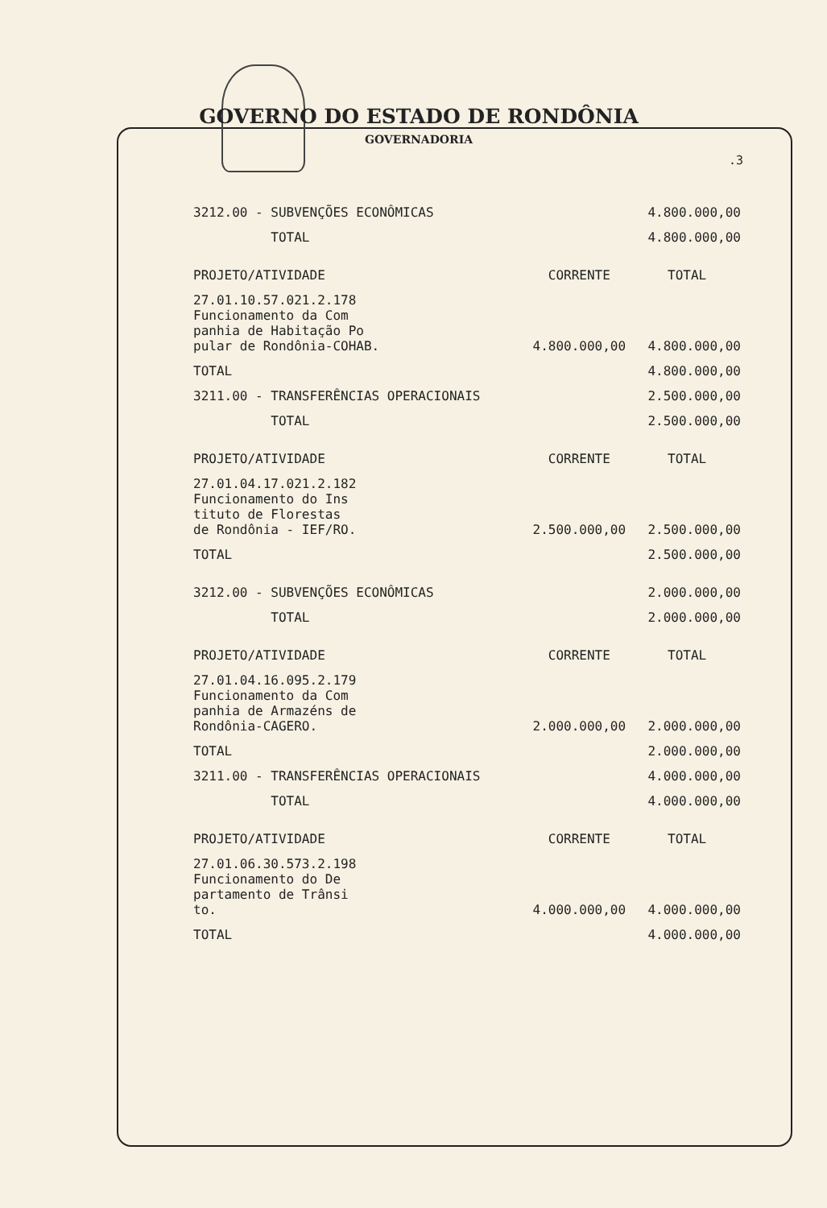GOVERNO DO ESTADO DE RONDÔNIA
GOVERNADORIA
.3
| 3212.00 - SUBVENÇÕES ECONÔMICAS | | 4.800.000,00 |
| TOTAL | | 4.800.000,00 |
| PROJETO/ATIVIDADE | CORRENTE | TOTAL |
| 27.01.10.57.021.2.178 Funcionamento da Com panhia de Habitação Po pular de Rondônia-COHAB. | 4.800.000,00 | 4.800.000,00 |
| TOTAL | | 4.800.000,00 |
| 3211.00 - TRANSFERÊNCIAS OPERACIONAIS | | 2.500.000,00 |
| TOTAL | | 2.500.000,00 |
| PROJETO/ATIVIDADE | CORRENTE | TOTAL |
| 27.01.04.17.021.2.182 Funcionamento do Ins tituto de Florestas de Rondônia - IEF/RO. | 2.500.000,00 | 2.500.000,00 |
| TOTAL | | 2.500.000,00 |
| 3212.00 - SUBVENÇÕES ECONÔMICAS | | 2.000.000,00 |
| TOTAL | | 2.000.000,00 |
| PROJETO/ATIVIDADE | CORRENTE | TOTAL |
| 27.01.04.16.095.2.179 Funcionamento da Com panhia de Armazéns de Rondônia-CAGERO. | 2.000.000,00 | 2.000.000,00 |
| TOTAL | | 2.000.000,00 |
| 3211.00 - TRANSFERÊNCIAS OPERACIONAIS | | 4.000.000,00 |
| TOTAL | | 4.000.000,00 |
| PROJETO/ATIVIDADE | CORRENTE | TOTAL |
| 27.01.06.30.573.2.198 Funcionamento do De partamento de Trânsi to. | 4.000.000,00 | 4.000.000,00 |
| TOTAL | | 4.000.000,00 |